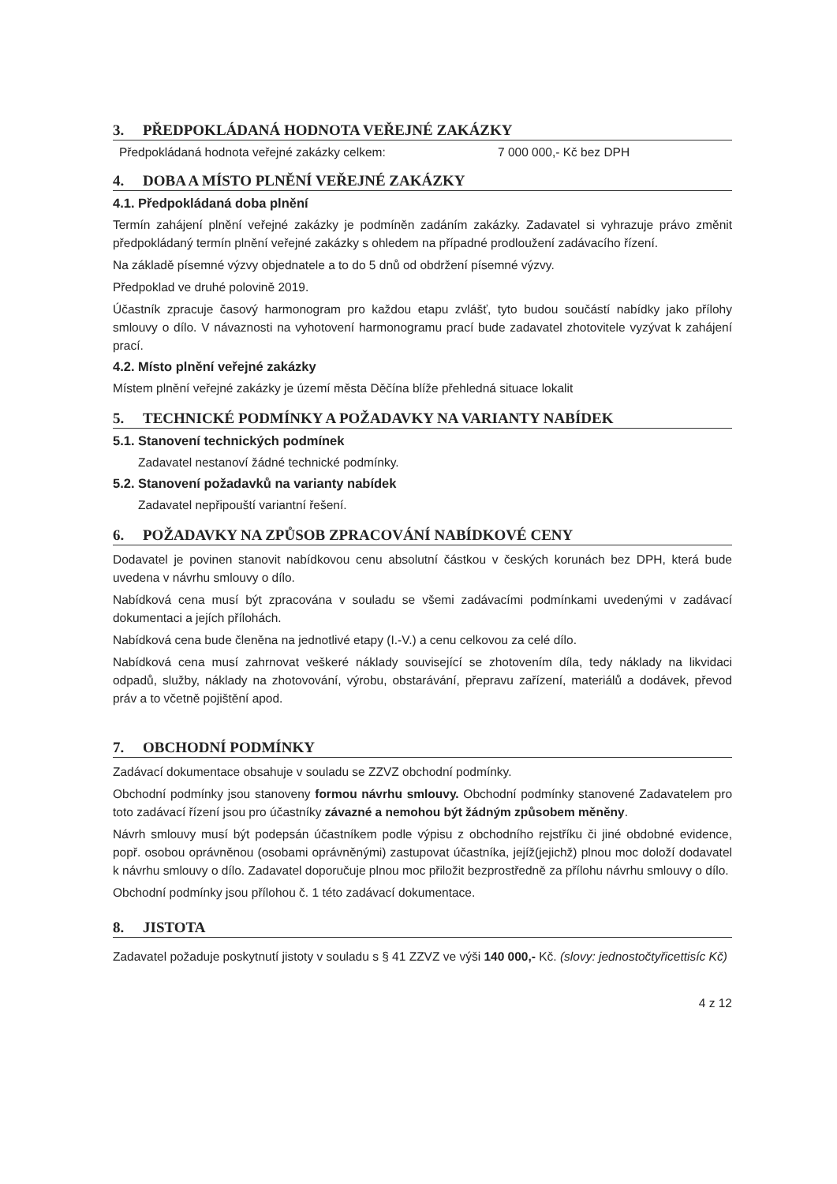3. PŘEDPOKLÁDANÁ HODNOTA VEŘEJNÉ ZAKÁZKY
Předpokládaná hodnota veřejné zakázky celkem: 7 000 000,- Kč bez DPH
4. DOBA A MÍSTO PLNĚNÍ VEŘEJNÉ ZAKÁZKY
4.1. Předpokládaná doba plnění
Termín zahájení plnění veřejné zakázky je podmíněn zadáním zakázky. Zadavatel si vyhrazuje právo změnit předpokládaný termín plnění veřejné zakázky s ohledem na případné prodloužení zadávacího řízení.
Na základě písemné výzvy objednatele a to do 5 dnů od obdržení písemné výzvy.
Předpoklad ve druhé polovině 2019.
Účastník zpracuje časový harmonogram pro každou etapu zvlášť, tyto budou součástí nabídky jako přílohy smlouvy o dílo. V návaznosti na vyhotovení harmonogramu prací bude zadavatel zhotovitele vyzývat k zahájení prací.
4.2. Místo plnění veřejné zakázky
Místem plnění veřejné zakázky je území města Děčína blíže přehledná situace lokalit
5. TECHNICKÉ PODMÍNKY A POŽADAVKY NA VARIANTY NABÍDEK
5.1. Stanovení technických podmínek
Zadavatel nestanoví žádné technické podmínky.
5.2. Stanovení požadavků na varianty nabídek
Zadavatel nepřipouští variantní řešení.
6. POŽADAVKY NA ZPŮSOB ZPRACOVÁNÍ NABÍDKOVÉ CENY
Dodavatel je povinen stanovit nabídkovou cenu absolutní částkou v českých korunách bez DPH, která bude uvedena v návrhu smlouvy o dílo.
Nabídková cena musí být zpracována v souladu se všemi zadávacími podmínkami uvedenými v zadávací dokumentaci a jejích přílohách.
Nabídková cena bude členěna na jednotlivé etapy (I.-V.) a cenu celkovou za celé dílo.
Nabídková cena musí zahrnovat veškeré náklady související se zhotovením díla, tedy náklady na likvidaci odpadů, služby, náklady na zhotovování, výrobu, obstarávání, přepravu zařízení, materiálů a dodávek, převod práv a to včetně pojištění apod.
7. OBCHODNÍ PODMÍNKY
Zadávací dokumentace obsahuje v souladu se ZZVZ obchodní podmínky.
Obchodní podmínky jsou stanoveny formou návrhu smlouvy. Obchodní podmínky stanovené Zadavatelem pro toto zadávací řízení jsou pro účastníky závazné a nemohou být žádným způsobem měněny.
Návrh smlouvy musí být podepsán účastníkem podle výpisu z obchodního rejstříku či jiné obdobné evidence, popř. osobou oprávněnou (osobami oprávněnými) zastupovat účastníka, jejíž(jejichž) plnou moc doloží dodavatel k návrhu smlouvy o dílo. Zadavatel doporučuje plnou moc přiložit bezprostředně za přílohu návrhu smlouvy o dílo.
Obchodní podmínky jsou přílohou č. 1 této zadávací dokumentace.
8. JISTOTA
Zadavatel požaduje poskytnutí jistoty v souladu s § 41 ZZVZ ve výši 140 000,- Kč. (slovy: jednostočtyřicettisíc Kč)
4 z 12